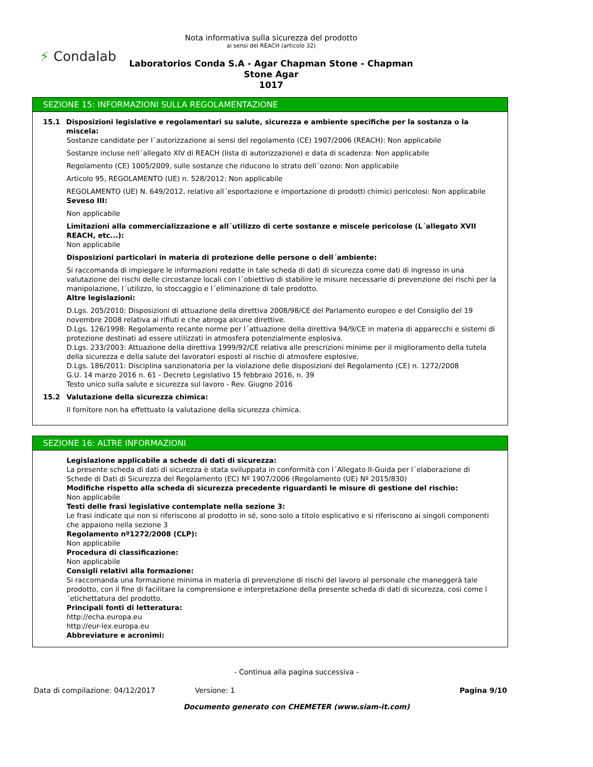⚡ Condalab
Nota informativa sulla sicurezza del prodotto
ai sensi del REACH (articolo 32)
Laboratorios Conda S.A - Agar Chapman Stone - Chapman Stone Agar
1017
SEZIONE 15: INFORMAZIONI SULLA REGOLAMENTAZIONE
15.1 Disposizioni legislative e regolamentari su salute, sicurezza e ambiente specifiche per la sostanza o la miscela:
Sostanze candidate per l´autorizzazione ai sensi del regolamento (CE) 1907/2006 (REACH): Non applicabile
Sostanze incluse nell´allegato XIV di REACH (lista di autorizzazione) e data di scadenza: Non applicabile
Regolamento (CE) 1005/2009, sulle sostanze che riducono lo strato dell´ozono: Non applicabile
Articolo 95, REGOLAMENTO (UE) n. 528/2012: Non applicabile
REGOLAMENTO (UE) N. 649/2012, relativo all´esportazione e importazione di prodotti chimici pericolosi: Non applicabile
Seveso III:
Non applicabile
Limitazioni alla commercializzazione e all´utilizzo di certe sostanze e miscele pericolose (L´allegato XVII REACH, etc...):
Non applicabile
Disposizioni particolari in materia di protezione delle persone o dell´ambiente:
Si raccomanda di impiegare le informazioni redatte in tale scheda di dati di sicurezza come dati di ingresso in una valutazione dei rischi delle circostanze locali con l´obiettivo di stabilire le misure necessarie di prevenzione dei rischi per la manipolazione, l´utilizzo, lo stoccaggio e l´eliminazione di tale prodotto.
Altre legislazioni:
D.Lgs. 205/2010: Disposizioni di attuazione della direttiva 2008/98/CE del Parlamento europeo e del Consiglio del 19 novembre 2008 relativa ai rifiuti e che abroga alcune direttive.
D.Lgs. 126/1998: Regolamento recante norme per l´attuazione della direttiva 94/9/CE in materia di apparecchi e sistemi di protezione destinati ad essere utilizzati in atmosfera potenzialmente esplosiva.
D.Lgs. 233/2003: Attuazione della direttiva 1999/92/CE relativa alle prescrizioni minime per il miglioramento della tutela della sicurezza e della salute dei lavoratori esposti al rischio di atmosfere esplosive.
D.Lgs. 186/2011: Disciplina sanzionatoria per la violazione delle disposizioni del Regolamento (CE) n. 1272/2008
G.U. 14 marzo 2016 n. 61 - Decreto Legislativo 15 febbraio 2016, n. 39
Testo unico sulla salute e sicurezza sul lavoro - Rev. Giugno 2016
15.2 Valutazione della sicurezza chimica:
Il fornitore non ha effettuato la valutazione della sicurezza chimica.
SEZIONE 16: ALTRE INFORMAZIONI
Legislazione applicabile a schede di dati di sicurezza:
La presente scheda di dati di sicurezza è stata sviluppata in conformità con l´Allegato II-Guida per l´elaborazione di Schede di Dati di Sicurezza del Regolamento (EC) Nº 1907/2006 (Regolamento (UE) Nº 2015/830)
Modifiche rispetto alla scheda di sicurezza precedente riguardanti le misure di gestione del rischio:
Non applicabile
Testi delle frasi legislative contemplate nella sezione 3:
Le frasi indicate qui non si riferiscono al prodotto in sé, sono solo a titolo esplicativo e si riferiscono ai singoli componenti che appaiono nella sezione 3
Regolamento nº1272/2008 (CLP):
Non applicabile
Procedura di classificazione:
Non applicabile
Consigli relativi alla formazione:
Si raccomanda una formazione minima in materia di prevenzione di rischi del lavoro al personale che maneggerà tale prodotto, con il fine di facilitare la comprensione e interpretazione della presente scheda di dati di sicurezza, così come l´etichettatura del prodotto.
Principali fonti di letteratura:
http://echa.europa.eu
http://eur-lex.europa.eu
Abbreviature e acronimi:
- Continua alla pagina successiva -
Data di compilazione: 04/12/2017 Versione: 1 Pagina 9/10
Documento generato con CHEMETER (www.siam-it.com)